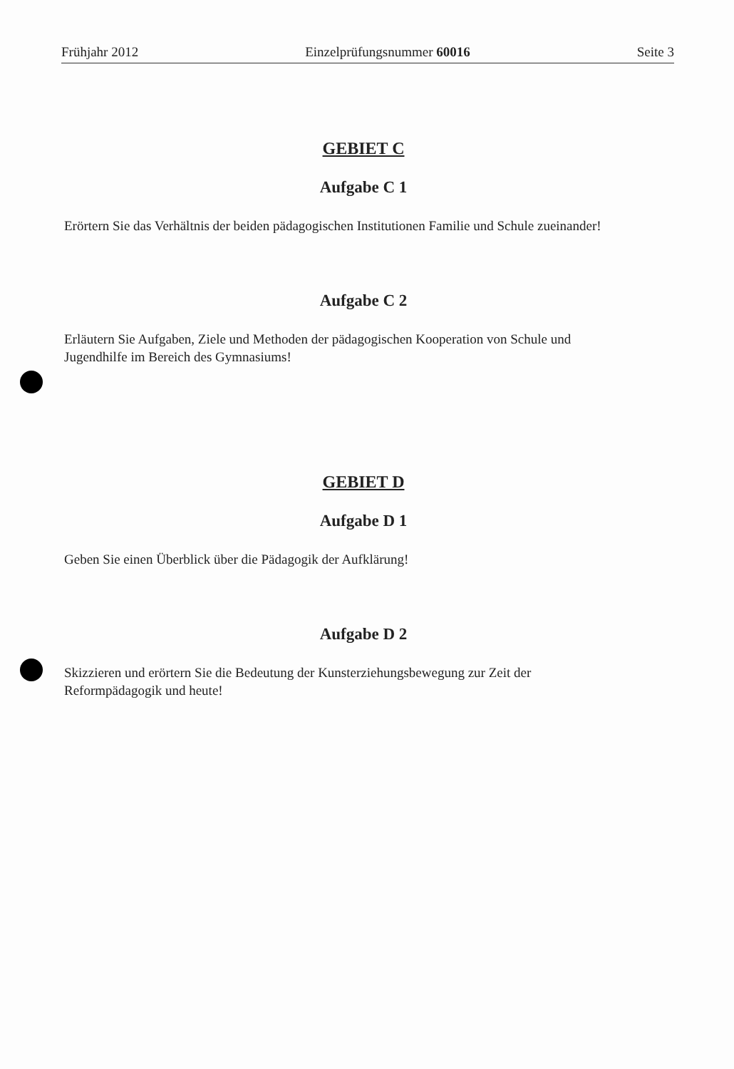Frühjahr 2012 Einzelprüfungsnummer 60016 Seite 3
GEBIET C
Aufgabe C 1
Erörtern Sie das Verhältnis der beiden pädagogischen Institutionen Familie und Schule zueinander!
Aufgabe C 2
Erläutern Sie Aufgaben, Ziele und Methoden der pädagogischen Kooperation von Schule und
Jugendhilfe im Bereich des Gymnasiums!
GEBIET D
Aufgabe D 1
Geben Sie einen Überblick über die Pädagogik der Aufklärung!
Aufgabe D 2
Skizzieren und erörtern Sie die Bedeutung der Kunsterziehungsbewegung zur Zeit der
Reformpädagogik und heute!